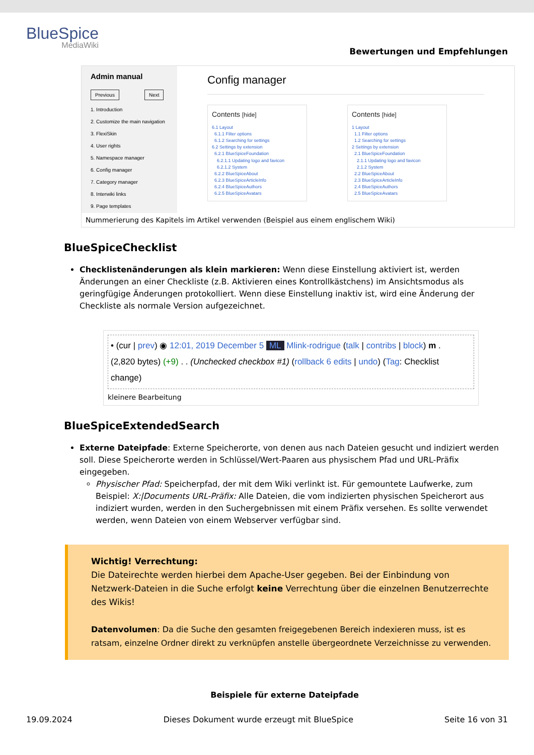BlueSpice
MediaWiki
Bewertungen und Empfehlungen
Admin manual
Previous Next
1. Introduction
2. Customize the main navigation
3. FlexiSkin
4. User rights
5. Namespace manager
6. Config manager
7. Category manager
8. Interwiki links
9. Page templates
Config manager
Contents [hide]
6.1 Layout
6.1.1 Filter options
6.1.2 Searching for settings
6.2 Settings by extension
6.2.1 BlueSpiceFoundation
6.2.1.1 Updating logo and favicon
6.2.1.2 System
6.2.2 BlueSpiceAbout
6.2.3 BlueSpiceArticleInfo
6.2.4 BlueSpiceAuthors
6.2.5 BlueSpiceAvatars
Contents [hide]
1 Layout
1.1 Filter options
1.2 Searching for settings
2 Settings by extension
2.1 BlueSpiceFoundation
2.1.1 Updating logo and favicon
2.1.2 System
2.2 BlueSpiceAbout
2.3 BlueSpiceArticleInfo
2.4 BlueSpiceAuthors
2.5 BlueSpiceAvatars
Nummerierung des Kapitels im Artikel verwenden (Beispiel aus einem englischem Wiki)
BlueSpiceChecklist
Checklistenänderungen als klein markieren: Wenn diese Einstellung aktiviert ist, werden Änderungen an einer Checkliste (z.B. Aktivieren eines Kontrollkästchens) im Ansichtsmodus als geringfügige Änderungen protokolliert. Wenn diese Einstellung inaktiv ist, wird eine Änderung der Checkliste als normale Version aufgezeichnet.
• (cur | prev) ◉ 12:01, 2019 December 5 ML Mlink-rodrigue (talk | contribs | block) m .
(2,820 bytes) (+9) . . (Unchecked checkbox #1) (rollback 6 edits | undo) (Tag: Checklist change)
kleinere Bearbeitung
BlueSpiceExtendedSearch
Externe Dateipfade: Externe Speicherorte, von denen aus nach Dateien gesucht und indiziert werden soll. Diese Speicherorte werden in Schlüssel/Wert-Paaren aus physischem Pfad und URL-Präfix eingegeben.
Physischer Pfad: Speicherpfad, der mit dem Wiki verlinkt ist. Für gemountete Laufwerke, zum Beispiel: X:|Documents URL-Präfix: Alle Dateien, die vom indizierten physischen Speicherort aus indiziert wurden, werden in den Suchergebnissen mit einem Präfix versehen. Es sollte verwendet werden, wenn Dateien von einem Webserver verfügbar sind.
Wichtig! Verrechtung:
Die Dateirechte werden hierbei dem Apache-User gegeben. Bei der Einbindung von Netzwerk-Dateien in die Suche erfolgt keine Verrechtung über die einzelnen Benutzerrechte des Wikis!
Datenvolumen: Da die Suche den gesamten freigegebenen Bereich indexieren muss, ist es ratsam, einzelne Ordner direkt zu verknüpfen anstelle übergeordnete Verzeichnisse zu verwenden.
Beispiele für externe Dateipfade
19.09.2024 Dieses Dokument wurde erzeugt mit BlueSpice Seite 16 von 31